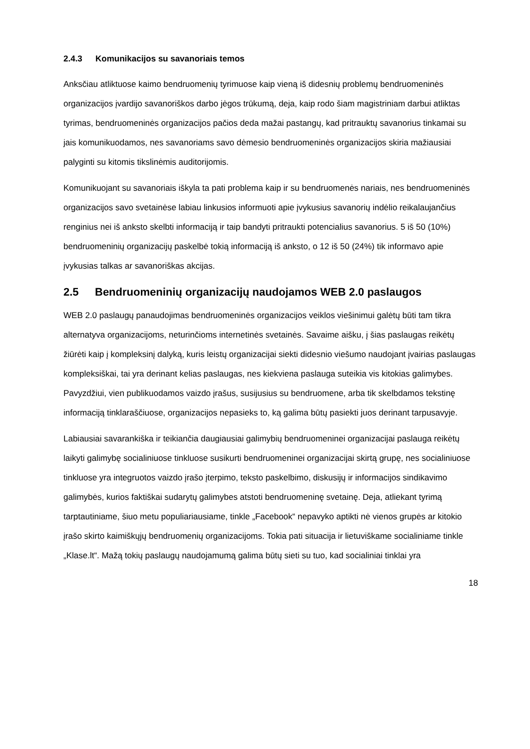2.4.3 Komunikacijos su savanoriais temos
Anksčiau atliktuose kaimo bendruomenių tyrimuose kaip vieną iš didesnių problemų bendruomeninės organizacijos įvardijo savanoriškos darbo jėgos trūkumą, deja, kaip rodo šiam magistriniam darbui atliktas tyrimas, bendruomeninės organizacijos pačios deda mažai pastangų, kad pritrauktų savanorius tinkamai su jais komunikuodamos, nes savanoriams savo dėmesio bendruomeninės organizacijos skiria mažiausiai palyginti su kitomis tikslinėmis auditorijomis.
Komunikuojant su savanoriais iškyla ta pati problema kaip ir su bendruomenės nariais, nes bendruomeninės organizacijos savo svetainėse labiau linkusios informuoti apie įvykusius savanorių indėlio reikalaujančius renginius nei iš anksto skelbti informaciją ir taip bandyti pritraukti potencialius savanorius. 5 iš 50 (10%) bendruomeninių organizacijų paskelbė tokią informaciją iš anksto, o 12 iš 50 (24%) tik informavo apie įvykusias talkas ar savanoriškas akcijas.
2.5 Bendruomeninių organizacijų naudojamos WEB 2.0 paslaugos
WEB 2.0 paslaugų panaudojimas bendruomeninės organizacijos veiklos viešinimui galėtų būti tam tikra alternatyva organizacijoms, neturinčioms internetinės svetainės. Savaime aišku, į šias paslaugas reikėtų žiūrėti kaip į kompleksinį dalyką, kuris leistų organizacijai siekti didesnio viešumo naudojant įvairias paslaugas kompleksiškai, tai yra derinant kelias paslaugas, nes kiekviena paslauga suteikia vis kitokias galimybes. Pavyzdžiui, vien publikuodamos vaizdo įrašus, susijusius su bendruomene, arba tik skelbdamos tekstinę informaciją tinklaraščiuose, organizacijos nepasieks to, ką galima būtų pasiekti juos derinant tarpusavyje.
Labiausiai savarankiška ir teikiančia daugiausiai galimybių bendruomeninei organizacijai paslauga reikėtų laikyti galimybę socialiniuose tinkluose susikurti bendruomeninei organizacijai skirtą grupę, nes socialiniuose tinkluose yra integruotos vaizdo įrašo įterpimo, teksto paskelbimo, diskusijų ir informacijos sindikavimo galimybės, kurios faktiškai sudarytų galimybes atstoti bendruomeninę svetainę. Deja, atliekant tyrimą tarptautiniame, šiuo metu populiariausiame, tinkle „Facebook“ nepavyko aptikti nė vienos grupės ar kitokio įrašo skirto kaimiškųjų bendruomenių organizacijoms. Tokia pati situacija ir lietuviškame socialiniame tinkle „Klase.lt“. Mažą tokių paslaugų naudojamumą galima būtų sieti su tuo, kad socialiniai tinklai yra
18